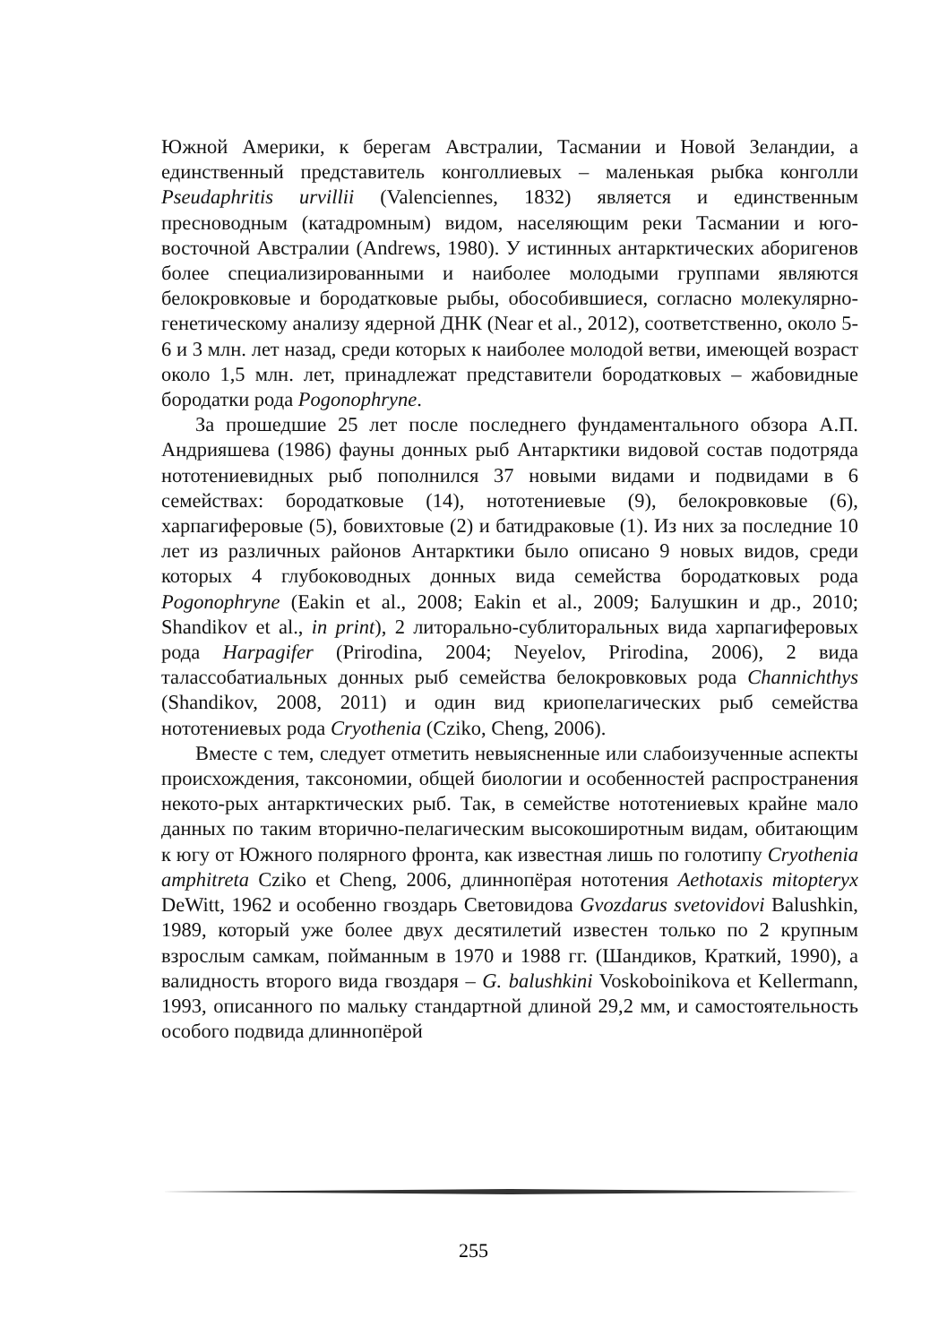Южной Америки, к берегам Австралии, Тасмании и Новой Зеландии, а единственный представитель конголлиевых – маленькая рыбка конголли Pseudaphritis urvillii (Valenciennes, 1832) является и единственным пресноводным (катадромным) видом, населяющим реки Тасмании и юго-восточной Австралии (Andrews, 1980). У истинных антарктических аборигенов более специализированными и наиболее молодыми группами являются белокровковые и бородатковые рыбы, обособившиеся, согласно молекулярно-генетическому анализу ядерной ДНК (Near et al., 2012), соответственно, около 5-6 и 3 млн. лет назад, среди которых к наиболее молодой ветви, имеющей возраст около 1,5 млн. лет, принадлежат представители бородатковых – жабовидные бородатки рода Pogonophryne.
За прошедшие 25 лет после последнего фундаментального обзора А.П. Андрияшева (1986) фауны донных рыб Антарктики видовой состав подотряда нототениевидных рыб пополнился 37 новыми видами и подвидами в 6 семействах: бородатковые (14), нототениевые (9), белокровковые (6), харпагиферовые (5), бовихтовые (2) и батидраковые (1). Из них за последние 10 лет из различных районов Антарктики было описано 9 новых видов, среди которых 4 глубоководных донных вида семейства бородатковых рода Pogonophryne (Eakin et al., 2008; Eakin et al., 2009; Балушкин и др., 2010; Shandikov et al., in print), 2 литорально-сублиторальных вида харпагиферовых рода Harpagifer (Prirodina, 2004; Neyelov, Prirodina, 2006), 2 вида талассобатиальных донных рыб семейства белокровковых рода Channichthys (Shandikov, 2008, 2011) и один вид криопелагических рыб семейства нототениевых рода Cryothenia (Cziko, Cheng, 2006).
Вместе с тем, следует отметить невыясненные или слабоизученные аспекты происхождения, таксономии, общей биологии и особенностей распространения некото-рых антарктических рыб. Так, в семействе нототениевых крайне мало данных по таким вторично-пелагическим высокоширотным видам, обитающим к югу от Южного полярного фронта, как известная лишь по голотипу Cryothenia amphitreta Cziko et Cheng, 2006, длиннопёрая нототения Aethotaxis mitopteryx DeWitt, 1962 и особенно гвоздарь Световидова Gvozdarus svetovidovi Balushkin, 1989, который уже более двух десятилетий известен только по 2 крупным взрослым самкам, пойманным в 1970 и 1988 гг. (Шандиков, Краткий, 1990), а валидность второго вида гвоздаря – G. balushkini Voskoboinikova et Kellermann, 1993, описанного по мальку стандартной длиной 29,2 мм, и самостоятельность особого подвида длиннопёрой
255